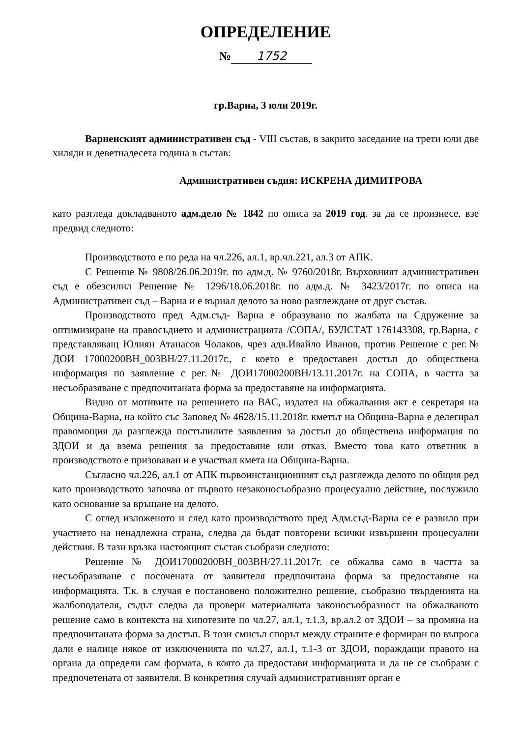ОПРЕДЕЛЕНИЕ
№ 1752
гр.Варна, 3 юли 2019г.
Варненският административен съд - VIII състав, в закрито заседание на трети юли две хиляди и деветнадесета година в състав:
Административен съдия: ИСКРЕНА ДИМИТРОВА
като разгледа докладваното адм.дело № 1842 по описа за 2019 год. за да се произнесе, взе предвид следното:
Производството е по реда на чл.226, ал.1, вр.чл.221, ал.3 от АПК.
С Решение № 9808/26.06.2019г. по адм.д. № 9760/2018г. Върховният административен съд е обезсилил Решение № 1296/18.06.2018г. по адм.д. № 3423/2017г. по описа на Административен съд – Варна и е върнал делото за ново разглеждане от друг състав.
Производството пред Адм.съд- Варна е образувано по жалбата на Сдружение за оптимизиране на правосъдието и администрацията /СОПА/, БУЛСТАТ 176143308, гр.Варна, с представляващ Юлиян Атанасов Чолаков, чрез адв.Ивайло Иванов, против Решение с рег.№ ДОИ 17000200ВН_003ВН/27.11.2017г., с което е предоставен достъп до обществена информация по заявление с рег.№ ДОИ17000200ВН/13.11.2017г. на СОПА, в частта за несъобразяване с предпочитаната форма за предоставяне на информацията.
Видно от мотивите на решението на ВАС, издател на обжалвания акт е секретаря на Община-Варна, на който със Заповед № 4628/15.11.2018г. кметът на Община-Варна е делегирал правомощия да разглежда постъпилите заявления за достъп до обществена информация по ЗДОИ и да взема решения за предоставяне или отказ. Вместо това като ответник в производството е призоваван и е участвал кмета на Община-Варна.
Съгласно чл.226, ал.1 от АПК първоинстанционният съд разглежда делото по общия ред като производството започва от първото незаконосъобразно процесуално действие, послужило като основание за връщане на делото.
С оглед изложеното и след като производството пред Адм.съд-Варна се е развило при участието на ненадлежна страна, следва да бъдат повторени всички извършени процесуални действия. В тази връзка настоящият състав съобрази следното:
Решение № ДОИ17000200ВН_003ВН/27.11.2017г. се обжалва само в частта за несъобразяване с посочената от заявителя предпочитана форма за предоставяне на информацията. Т.к. в случая е постановено положително решение, съобразно твърденията на жалбоподателя, съдът следва да провери материалната законосъобразност на обжалваното решение само в контекста на хипотезите по чл.27, ал.1, т.1.3, вр.ал.2 от ЗДОИ – за промяна на предпочитаната форма за достъп. В този смисъл спорът между страните е формиран по въпроса дали е налице някое от изключенията по чл.27, ал.1, т.1-3 от ЗДОИ, пораждащи правото на органа да определи сам формата, в която да предостави информацията и да не се съобрази с предпочетената от заявителя. В конкретния случай административният орган е